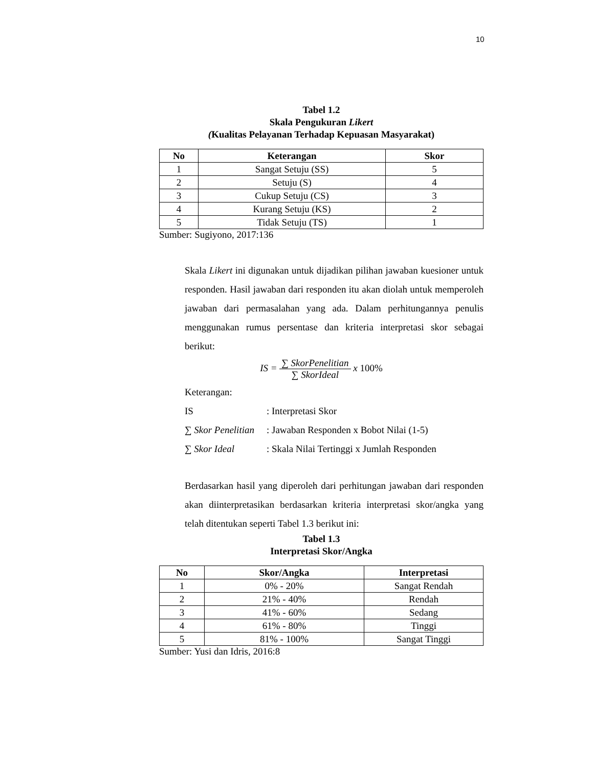10
Tabel 1.2
Skala Pengukuran Likert
(Kualitas Pelayanan Terhadap Kepuasan Masyarakat)
| No | Keterangan | Skor |
| --- | --- | --- |
| 1 | Sangat Setuju (SS) | 5 |
| 2 | Setuju (S) | 4 |
| 3 | Cukup Setuju (CS) | 3 |
| 4 | Kurang Setuju (KS) | 2 |
| 5 | Tidak Setuju (TS) | 1 |
Sumber: Sugiyono, 2017:136
Skala Likert ini digunakan untuk dijadikan pilihan jawaban kuesioner untuk responden. Hasil jawaban dari responden itu akan diolah untuk memperoleh jawaban dari permasalahan yang ada. Dalam perhitungannya penulis menggunakan rumus persentase dan kriteria interpretasi skor sebagai berikut:
IS = ∑ SkorPenelitian ∑ SkorIdeal x 100%
Keterangan:
| IS | : Interpretasi Skor |
| ∑ Skor Penelitian | : Jawaban Responden x Bobot Nilai (1-5) |
| ∑ Skor Ideal | : Skala Nilai Tertinggi x Jumlah Responden |
Berdasarkan hasil yang diperoleh dari perhitungan jawaban dari responden akan diinterpretasikan berdasarkan kriteria interpretasi skor/angka yang telah ditentukan seperti Tabel 1.3 berikut ini:
Tabel 1.3
Interpretasi Skor/Angka
| No | Skor/Angka | Interpretasi |
| --- | --- | --- |
| 1 | 0% - 20% | Sangat Rendah |
| 2 | 21% - 40% | Rendah |
| 3 | 41% - 60% | Sedang |
| 4 | 61% - 80% | Tinggi |
| 5 | 81% - 100% | Sangat Tinggi |
Sumber: Yusi dan Idris, 2016:8